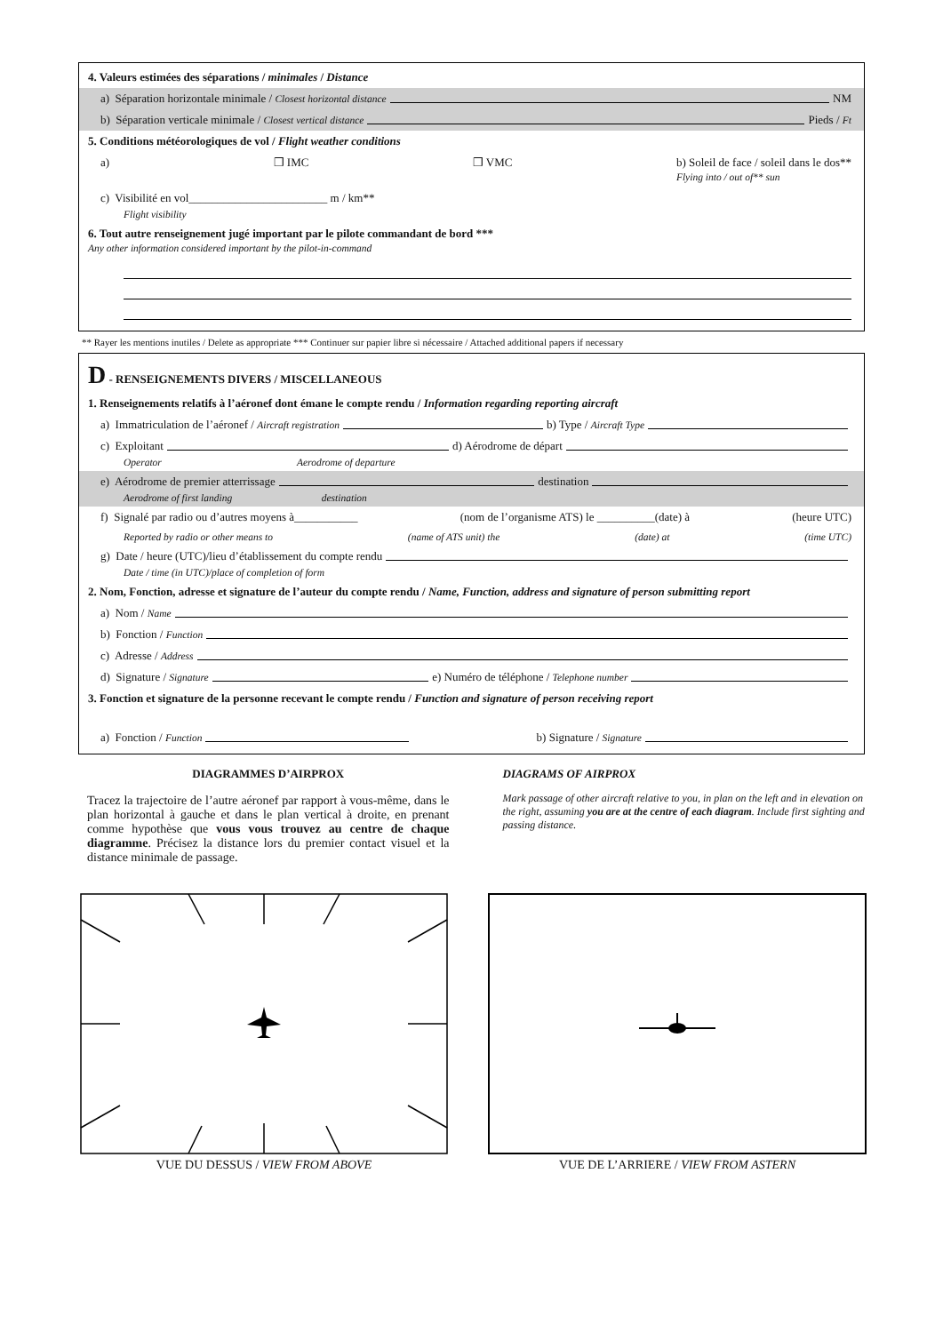4. Valeurs estimées des séparations / minimales / Distance
a) Séparation horizontale minimale / Closest horizontal distance NM
b) Séparation verticale minimale / Closest vertical distance Pieds / Ft
5. Conditions météorologiques de vol / Flight weather conditions
a) ❒ IMC ❒ VMC b) Soleil de face / soleil dans le dos**
Flying into / out of** sun
c) Visibilité en vol________________________ m / km**
Flight visibility
6. Tout autre renseignement jugé important par le pilote commandant de bord ***
Any other information considered important by the pilot-in-command
** Rayer les mentions inutiles / Delete as appropriate *** Continuer sur papier libre si nécessaire / Attached additional papers if necessary
D - RENSEIGNEMENTS DIVERS / MISCELLANEOUS
1. Renseignements relatifs à l’aéronef dont émane le compte rendu / Information regarding reporting aircraft
a) Immatriculation de l’aéronef / Aircraft registration b) Type / Aircraft Type
c) Exploitant d) Aérodrome de départ
Operator Aerodrome of departure
e) Aérodrome de premier atterrissage destination
Aerodrome of first landing destination
f) Signalé par radio ou d’autres moyens à___________ (nom de l’organisme ATS) le __________(date) à (heure UTC)
Reported by radio or other means to (name of ATS unit) the (date) at (time UTC)
g) Date / heure (UTC)/lieu d’établissement du compte rendu
Date / time (in UTC)/place of completion of form
2. Nom, Fonction, adresse et signature de l’auteur du compte rendu / Name, Function, address and signature of person submitting report
a) Nom / Name
b) Fonction / Function
c) Adresse / Address
d) Signature / Signature e) Numéro de téléphone / Telephone number
3. Fonction et signature de la personne recevant le compte rendu / Function and signature of person receiving report
a) Fonction / Function b) Signature / Signature
DIAGRAMMES D’AIRPROX
Tracez la trajectoire de l’autre aéronef par rapport à vous-même, dans le plan horizontal à gauche et dans le plan vertical à droite, en prenant comme hypothèse que vous vous trouvez au centre de chaque diagramme. Précisez la distance lors du premier contact visuel et la distance minimale de passage.
DIAGRAMS OF AIRPROX
Mark passage of other aircraft relative to you, in plan on the left and in elevation on the right, assuming you are at the centre of each diagram. Include first sighting and passing distance.
VUE DU DESSUS / VIEW FROM ABOVE
VUE DE L’ARRIERE / VIEW FROM ASTERN